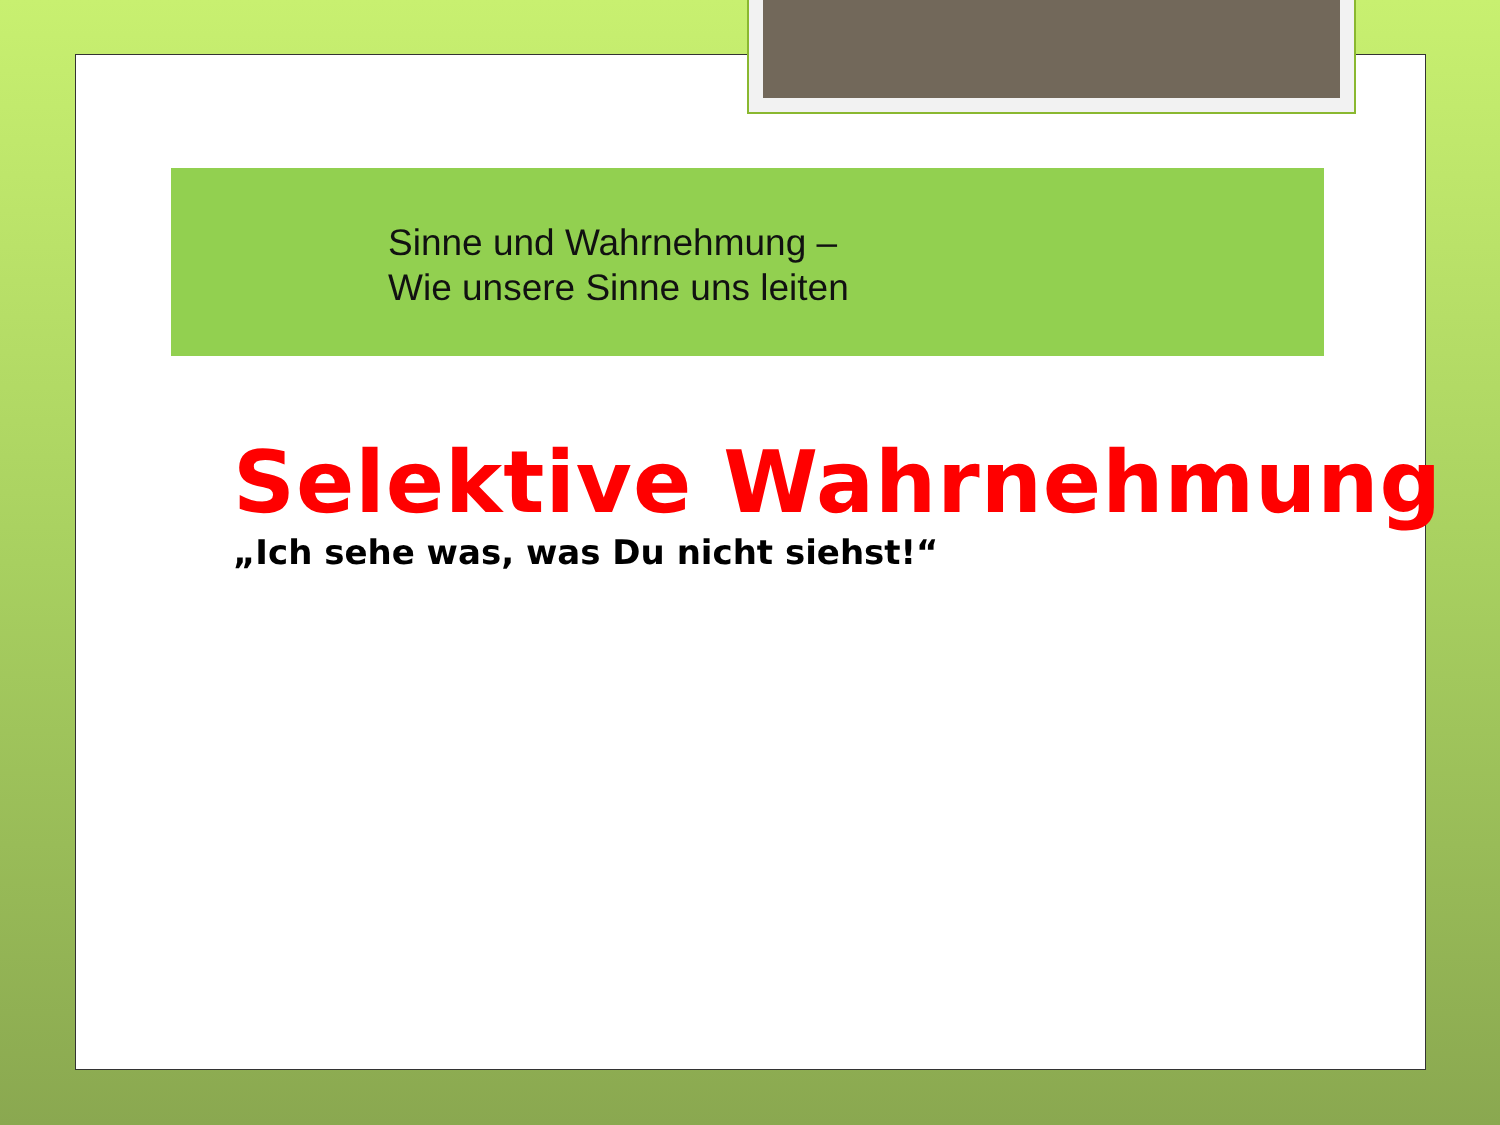Sinne und Wahrnehmung –
Wie unsere Sinne uns leiten
Selektive Wahrnehmung
„Ich sehe was, was Du nicht siehst!“